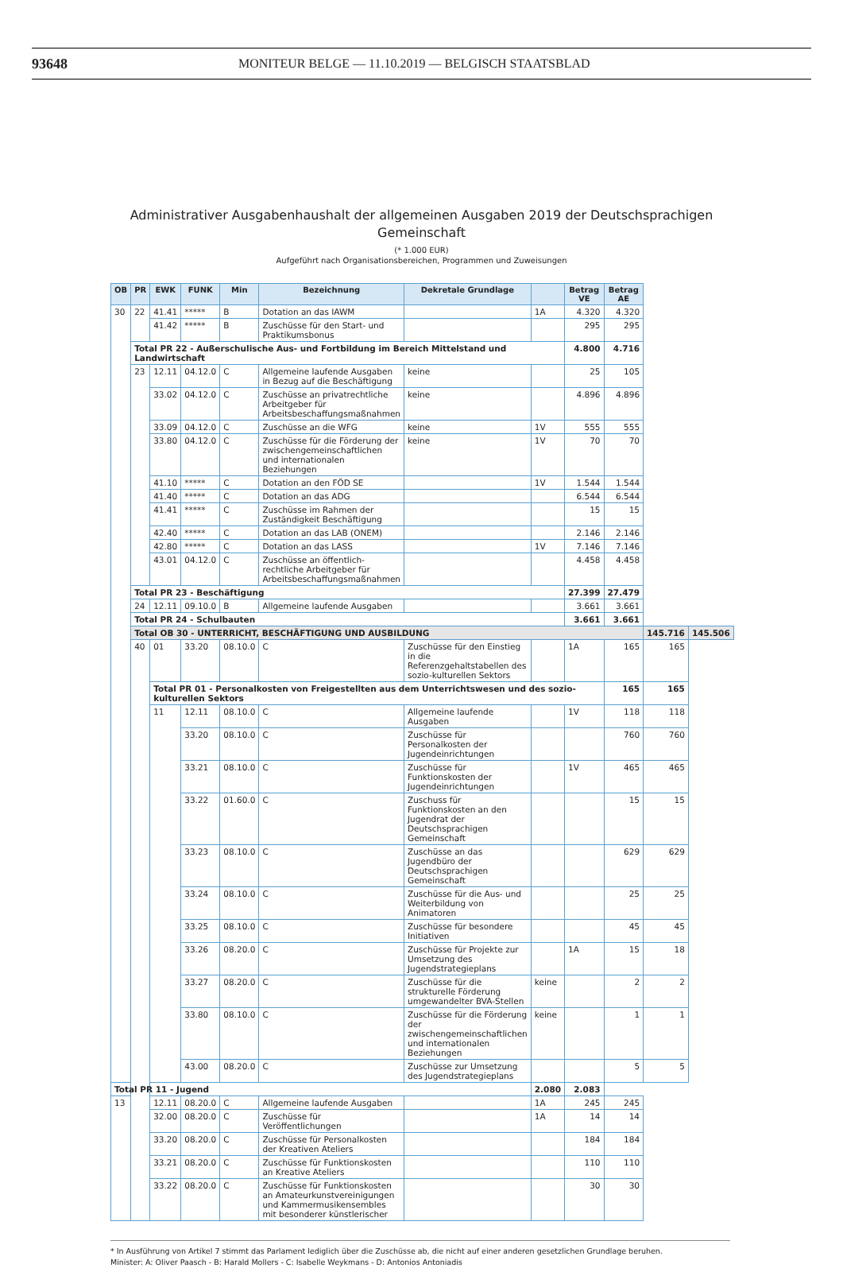93648 MONITEUR BELGE — 11.10.2019 — BELGISCH STAATSBLAD
Administrativer Ausgabenhaushalt der allgemeinen Ausgaben 2019 der Deutschsprachigen Gemeinschaft
(* 1.000 EUR)
Aufgeführt nach Organisationsbereichen, Programmen und Zuweisungen
| OB | PR | EWK | FUNK | Min | Bezeichnung | Dekretale Grundlage | | Betrag VE | Betrag AE | | |
| --- | --- | --- | --- | --- | --- | --- | --- | --- | --- | --- | --- |
| 30 | 22 | 41.41 | ***** | B | Dotation an das IAWM | | 1A | 4.320 | 4.320 | | |
| | | 41.42 | ***** | B | Zuschüsse für den Start- und Praktikumsbonus | | | 295 | 295 | | |
| | Total PR 22 - Außerschulische Aus- und Fortbildung im Bereich Mittelstand und Landwirtschaft | | | | | | | 4.800 | 4.716 | | |
| | 23 | 12.11 | 04.12.0 | C | Allgemeine laufende Ausgaben in Bezug auf die Beschäftigung | keine | | 25 | 105 | | |
| | | 33.02 | 04.12.0 | C | Zuschüsse an privatrechtliche Arbeitgeber für Arbeitsbeschaffungsmaßnahmen | keine | | 4.896 | 4.896 | | |
| | | 33.09 | 04.12.0 | C | Zuschüsse an die WFG | keine | 1V | 555 | 555 | | |
| | | 33.80 | 04.12.0 | C | Zuschüsse für die Förderung der zwischengemeinschaftlichen und internationalen Beziehungen | keine | 1V | 70 | 70 | | |
| | | 41.10 | ***** | C | Dotation an den FÖD SE | | 1V | 1.544 | 1.544 | | |
| | | 41.40 | ***** | C | Dotation an das ADG | | | 6.544 | 6.544 | | |
| | | 41.41 | ***** | C | Zuschüsse im Rahmen der Zuständigkeit Beschäftigung | | | 15 | 15 | | |
| | | 42.40 | ***** | C | Dotation an das LAB (ONEM) | | | 2.146 | 2.146 | | |
| | | 42.80 | ***** | C | Dotation an das LASS | | 1V | 7.146 | 7.146 | | |
| | | 43.01 | 04.12.0 | C | Zuschüsse an öffentlich-rechtliche Arbeitgeber für Arbeitsbeschaffungsmaßnahmen | | | 4.458 | 4.458 | | |
| | Total PR 23 - Beschäftigung | | | | | | | 27.399 | 27.479 | | |
| | 24 | 12.11 | 09.10.0 | B | Allgemeine laufende Ausgaben | | | 3.661 | 3.661 | | |
| | Total PR 24 - Schulbauten | | | | | | | 3.661 | 3.661 | | |
| | Total OB 30 - UNTERRICHT, BESCHÄFTIGUNG UND AUSBILDUNG | | | | | | | | | 145.716 | 145.506 |
| | 40 | 01 | 33.20 | 08.10.0 | C | Zuschüsse für den Einstieg in die Referenzgehaltstabellen des sozio-kulturellen Sektors | | 1A | 165 | 165 | |
| | | Total PR 01 - Personalkosten von Freigestellten aus dem Unterrichtswesen und des sozio-kulturellen Sektors | | | | | | | 165 | 165 | |
| | | 11 | 12.11 | 08.10.0 | C | Allgemeine laufende Ausgaben | | 1V | 118 | 118 | |
| | | | 33.20 | 08.10.0 | C | Zuschüsse für Personalkosten der Jugendeinrichtungen | | | 760 | 760 | |
| | | | 33.21 | 08.10.0 | C | Zuschüsse für Funktionskosten der Jugendeinrichtungen | | 1V | 465 | 465 | |
| | | | 33.22 | 01.60.0 | C | Zuschuss für Funktionskosten an den Jugendrat der Deutschsprachigen Gemeinschaft | | | 15 | 15 | |
| | | | 33.23 | 08.10.0 | C | Zuschüsse an das Jugendbüro der Deutschsprachigen Gemeinschaft | | | 629 | 629 | |
| | | | 33.24 | 08.10.0 | C | Zuschüsse für die Aus- und Weiterbildung von Animatoren | | | 25 | 25 | |
| | | | 33.25 | 08.10.0 | C | Zuschüsse für besondere Initiativen | | | 45 | 45 | |
| | | | 33.26 | 08.20.0 | C | Zuschüsse für Projekte zur Umsetzung des Jugendstrategieplans | | 1A | 15 | 18 | |
| | | | 33.27 | 08.20.0 | C | Zuschüsse für die strukturelle Förderung umgewandelter BVA-Stellen | keine | | 2 | 2 | |
| | | | 33.80 | 08.10.0 | C | Zuschüsse für die Förderung der zwischengemeinschaftlichen und internationalen Beziehungen | keine | | 1 | 1 | |
| | | | 43.00 | 08.20.0 | C | Zuschüsse zur Umsetzung des Jugendstrategieplans | | | 5 | 5 | |
| Total PR 11 - Jugend | | | | | | | 2.080 | 2.083 | | | |
| 13 | | 12.11 | 08.20.0 | C | Allgemeine laufende Ausgaben | | 1A | 245 | 245 | | |
| | | 32.00 | 08.20.0 | C | Zuschüsse für Veröffentlichungen | | 1A | 14 | 14 | | |
| | | 33.20 | 08.20.0 | C | Zuschüsse für Personalkosten der Kreativen Ateliers | | | 184 | 184 | | |
| | | 33.21 | 08.20.0 | C | Zuschüsse für Funktionskosten an Kreative Ateliers | | | 110 | 110 | | |
| | | 33.22 | 08.20.0 | C | Zuschüsse für Funktionskosten an Amateurkunstvereinigungen und Kammermusikensembles mit besonderer künstlerischer | | | 30 | 30 | | |
* In Ausführung von Artikel 7 stimmt das Parlament lediglich über die Zuschüsse ab, die nicht auf einer anderen gesetzlichen Grundlage beruhen.
Minister: A: Oliver Paasch - B: Harald Mollers - C: Isabelle Weykmans - D: Antonios Antoniadis